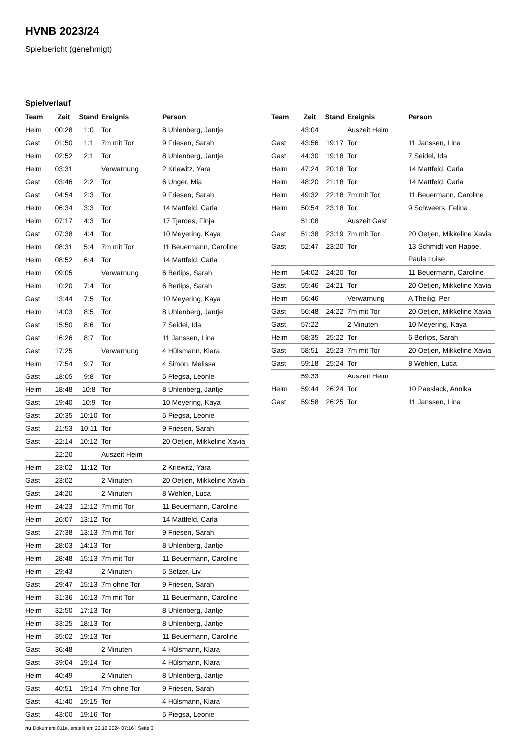HVNB 2023/24
Spielbericht (genehmigt)
Spielverlauf
| Team | Zeit | Stand | Ereignis | Person |
| --- | --- | --- | --- | --- |
| Heim | 00:28 | 1:0 | Tor | 8 Uhlenberg, Jantje |
| Gast | 01:50 | 1:1 | 7m mit Tor | 9 Friesen, Sarah |
| Heim | 02:52 | 2:1 | Tor | 8 Uhlenberg, Jantje |
| Heim | 03:31 | | Verwarnung | 2 Kriewitz, Yara |
| Gast | 03:46 | 2:2 | Tor | 6 Unger, Mia |
| Gast | 04:54 | 2:3 | Tor | 9 Friesen, Sarah |
| Heim | 06:34 | 3:3 | Tor | 14 Mattfeld, Carla |
| Heim | 07:17 | 4:3 | Tor | 17 Tjardes, Finja |
| Gast | 07:38 | 4:4 | Tor | 10 Meyering, Kaya |
| Heim | 08:31 | 5:4 | 7m mit Tor | 11 Beuermann, Caroline |
| Heim | 08:52 | 6:4 | Tor | 14 Mattfeld, Carla |
| Heim | 09:05 | | Verwarnung | 6 Berlips, Sarah |
| Heim | 10:20 | 7:4 | Tor | 6 Berlips, Sarah |
| Gast | 13:44 | 7:5 | Tor | 10 Meyering, Kaya |
| Heim | 14:03 | 8:5 | Tor | 8 Uhlenberg, Jantje |
| Gast | 15:50 | 8:6 | Tor | 7 Seidel, Ida |
| Gast | 16:26 | 8:7 | Tor | 11 Janssen, Lina |
| Gast | 17:25 | | Verwarnung | 4 Hülsmann, Klara |
| Heim | 17:54 | 9:7 | Tor | 4 Simon, Melissa |
| Gast | 18:05 | 9:8 | Tor | 5 Piegsa, Leonie |
| Heim | 18:48 | 10:8 | Tor | 8 Uhlenberg, Jantje |
| Gast | 19:40 | 10:9 | Tor | 10 Meyering, Kaya |
| Gast | 20:35 | 10:10 | Tor | 5 Piegsa, Leonie |
| Gast | 21:53 | 10:11 | Tor | 9 Friesen, Sarah |
| Gast | 22:14 | 10:12 | Tor | 20 Oetjen, Mikkeline Xavia |
| | 22:20 | | Auszeit Heim | |
| Heim | 23:02 | 11:12 | Tor | 2 Kriewitz, Yara |
| Gast | 23:02 | | 2 Minuten | 20 Oetjen, Mikkeline Xavia |
| Gast | 24:20 | | 2 Minuten | 8 Wehlen, Luca |
| Heim | 24:23 | 12:12 | 7m mit Tor | 11 Beuermann, Caroline |
| Heim | 26:07 | 13:12 | Tor | 14 Mattfeld, Carla |
| Gast | 27:38 | 13:13 | 7m mit Tor | 9 Friesen, Sarah |
| Heim | 28:03 | 14:13 | Tor | 8 Uhlenberg, Jantje |
| Heim | 28:48 | 15:13 | 7m mit Tor | 11 Beuermann, Caroline |
| Heim | 29:43 | | 2 Minuten | 5 Setzer, Liv |
| Gast | 29:47 | 15:13 | 7m ohne Tor | 9 Friesen, Sarah |
| Heim | 31:36 | 16:13 | 7m mit Tor | 11 Beuermann, Caroline |
| Heim | 32:50 | 17:13 | Tor | 8 Uhlenberg, Jantje |
| Heim | 33:25 | 18:13 | Tor | 8 Uhlenberg, Jantje |
| Heim | 35:02 | 19:13 | Tor | 11 Beuermann, Caroline |
| Gast | 36:48 | | 2 Minuten | 4 Hülsmann, Klara |
| Gast | 39:04 | 19:14 | Tor | 4 Hülsmann, Klara |
| Heim | 40:49 | | 2 Minuten | 8 Uhlenberg, Jantje |
| Gast | 40:51 | 19:14 | 7m ohne Tor | 9 Friesen, Sarah |
| Gast | 41:40 | 19:15 | Tor | 4 Hülsmann, Klara |
| Gast | 43:00 | 19:16 | Tor | 5 Piegsa, Leonie |
| Team | Zeit | Stand | Ereignis | Person |
| --- | --- | --- | --- | --- |
| | 43:04 | | Auszeit Heim | |
| Gast | 43:56 | 19:17 | Tor | 11 Janssen, Lina |
| Gast | 44:30 | 19:18 | Tor | 7 Seidel, Ida |
| Heim | 47:24 | 20:18 | Tor | 14 Mattfeld, Carla |
| Heim | 48:20 | 21:18 | Tor | 14 Mattfeld, Carla |
| Heim | 49:32 | 22:18 | 7m mit Tor | 11 Beuermann, Caroline |
| Heim | 50:54 | 23:18 | Tor | 9 Schweers, Felina |
| | 51:08 | | Auszeit Gast | |
| Gast | 51:38 | 23:19 | 7m mit Tor | 20 Oetjen, Mikkeline Xavia |
| Gast | 52:47 | 23:20 | Tor | 13 Schmidt von Happe, Paula Luise |
| Heim | 54:02 | 24:20 | Tor | 11 Beuermann, Caroline |
| Gast | 55:46 | 24:21 | Tor | 20 Oetjen, Mikkeline Xavia |
| Heim | 56:46 | | Verwarnung | A Theilig, Per |
| Gast | 56:48 | 24:22 | 7m mit Tor | 20 Oetjen, Mikkeline Xavia |
| Gast | 57:22 | | 2 Minuten | 10 Meyering, Kaya |
| Heim | 58:35 | 25:22 | Tor | 6 Berlips, Sarah |
| Gast | 58:51 | 25:23 | 7m mit Tor | 20 Oetjen, Mikkeline Xavia |
| Gast | 59:18 | 25:24 | Tor | 8 Wehlen, Luca |
| | 59:33 | | Auszeit Heim | |
| Heim | 59:44 | 26:24 | Tor | 10 Paeslack, Annika |
| Gast | 59:58 | 26:25 | Tor | 11 Janssen, Lina |
nu.Dokument 011e, erstellt am 23.12.2024 07:16 | Seite 3